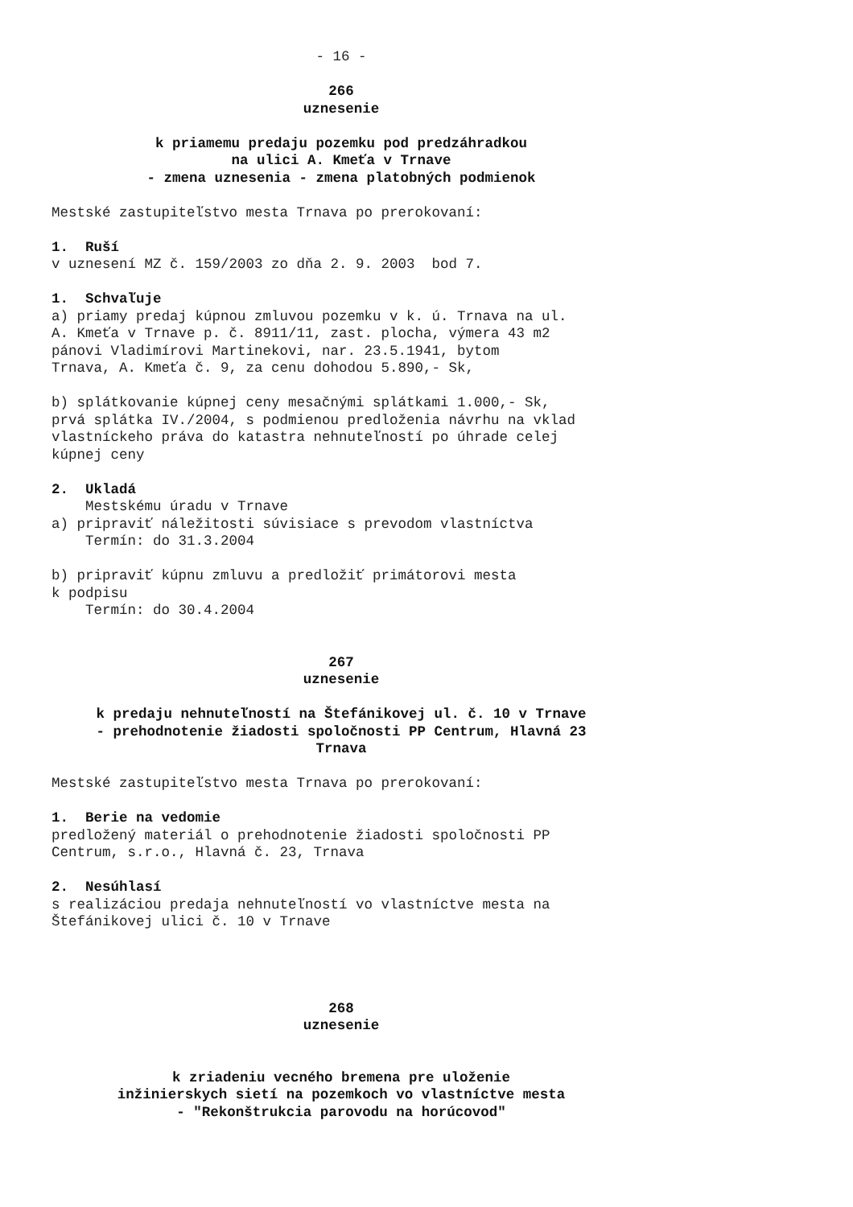- 16 -
266
uznesenie
k priamemu predaju pozemku pod predzáhradkou
na ulici A. Kmeťa v Trnave
- zmena uznesenia - zmena platobných podmienok
Mestské zastupiteľstvo mesta Trnava po prerokovaní:
1. Ruší v uznesení MZ č. 159/2003 zo dňa 2. 9. 2003 bod 7.
1. Schvaľuje a) priamy predaj kúpnou zmluvou pozemku v k. ú. Trnava na ul. A. Kmeťa v Trnave p. č. 8911/11, zast. plocha, výmera 43 m2 pánovi Vladimírovi Martinekovi, nar. 23.5.1941, bytom Trnava, A. Kmeťa č. 9, za cenu dohodou 5.890,- Sk,
b) splátkovanie kúpnej ceny mesačnými splátkami 1.000,- Sk, prvá splátka IV./2004, s podmienou predloženia návrhu na vklad vlastníckeho práva do katastra nehnuteľností po úhrade celej kúpnej ceny
2. Ukladá Mestskému úradu v Trnave a) pripraviť náležitosti súvisiace s prevodom vlastníctva Termín: do 31.3.2004
b) pripraviť kúpnu zmluvu a predložiť primátorovi mesta k podpisu Termín: do 30.4.2004
267
uznesenie
k predaju nehnuteľností na Štefánikovej ul. č. 10 v Trnave
- prehodnotenie žiadosti spoločnosti PP Centrum, Hlavná 23
Trnava
Mestské zastupiteľstvo mesta Trnava po prerokovaní:
1. Berie na vedomie predložený materiál o prehodnotenie žiadosti spoločnosti PP Centrum, s.r.o., Hlavná č. 23, Trnava
2. Nesúhlasí s realizáciou predaja nehnuteľností vo vlastníctve mesta na Štefánikovej ulici č. 10 v Trnave
268
uznesenie
k zriadeniu vecného bremena pre uloženie
inžinierskych sietí na pozemkoch vo vlastníctve mesta
- "Rekonštrukcia parovodu na horúcovod"